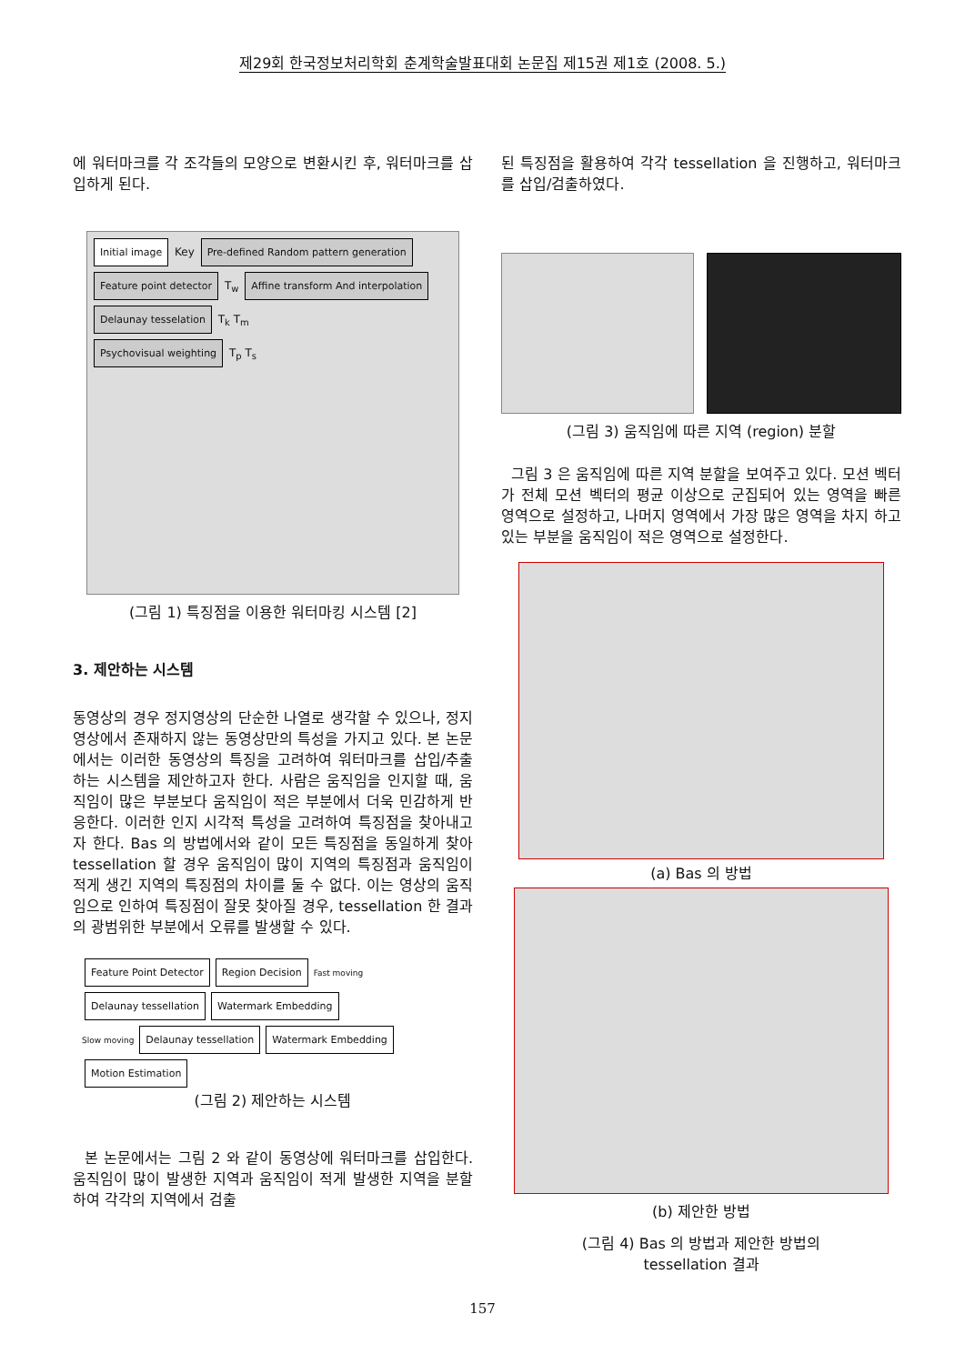제29회 한국정보처리학회 춘계학술발표대회 논문집 제15권 제1호 (2008. 5.)
에 워터마크를 각 조각들의 모양으로 변환시킨 후, 워터마크를 삽입하게 된다.
Initial image Key Pre-defined Random pattern generation
Feature point detector T<sub>w</sub> Affine transform And interpolation
Delaunay tesselation T<sub>k</sub> T<sub>m</sub>
Psychovisual weighting T<sub>p</sub> T<sub>s</sub>
(그림 1) 특징점을 이용한 워터마킹 시스템 [2]
3. 제안하는 시스템
동영상의 경우 정지영상의 단순한 나열로 생각할 수 있으나, 정지영상에서 존재하지 않는 동영상만의 특성을 가지고 있다. 본 논문에서는 이러한 동영상의 특징을 고려하여 워터마크를 삽입/추출하는 시스템을 제안하고자 한다. 사람은 움직임을 인지할 때, 움직임이 많은 부분보다 움직임이 적은 부분에서 더욱 민감하게 반응한다. 이러한 인지 시각적 특성을 고려하여 특징점을 찾아내고자 한다. Bas 의 방법에서와 같이 모든 특징점을 동일하게 찾아 tessellation 할 경우 움직임이 많이 지역의 특징점과 움직임이 적게 생긴 지역의 특징점의 차이를 둘 수 없다. 이는 영상의 움직임으로 인하여 특징점이 잘못 찾아질 경우, tessellation 한 결과의 광범위한 부분에서 오류를 발생할 수 있다.
Feature Point Detector Region Decision Fast moving Delaunay tessellation Watermark Embedding
Slow moving Delaunay tessellation Watermark Embedding
Motion Estimation
(그림 2) 제안하는 시스템
본 논문에서는 그림 2 와 같이 동영상에 워터마크를 삽입한다. 움직임이 많이 발생한 지역과 움직임이 적게 발생한 지역을 분할하여 각각의 지역에서 검출
된 특징점을 활용하여 각각 tessellation 을 진행하고, 워터마크를 삽입/검출하였다.
(그림 3) 움직임에 따른 지역 (region) 분할
그림 3 은 움직임에 따른 지역 분할을 보여주고 있다. 모션 벡터가 전체 모션 벡터의 평균 이상으로 군집되어 있는 영역을 빠른 영역으로 설정하고, 나머지 영역에서 가장 많은 영역을 차지 하고 있는 부분을 움직임이 적은 영역으로 설정한다.
(a) Bas 의 방법
(b) 제안한 방법
(그림 4) Bas 의 방법과 제안한 방법의
tessellation 결과
157